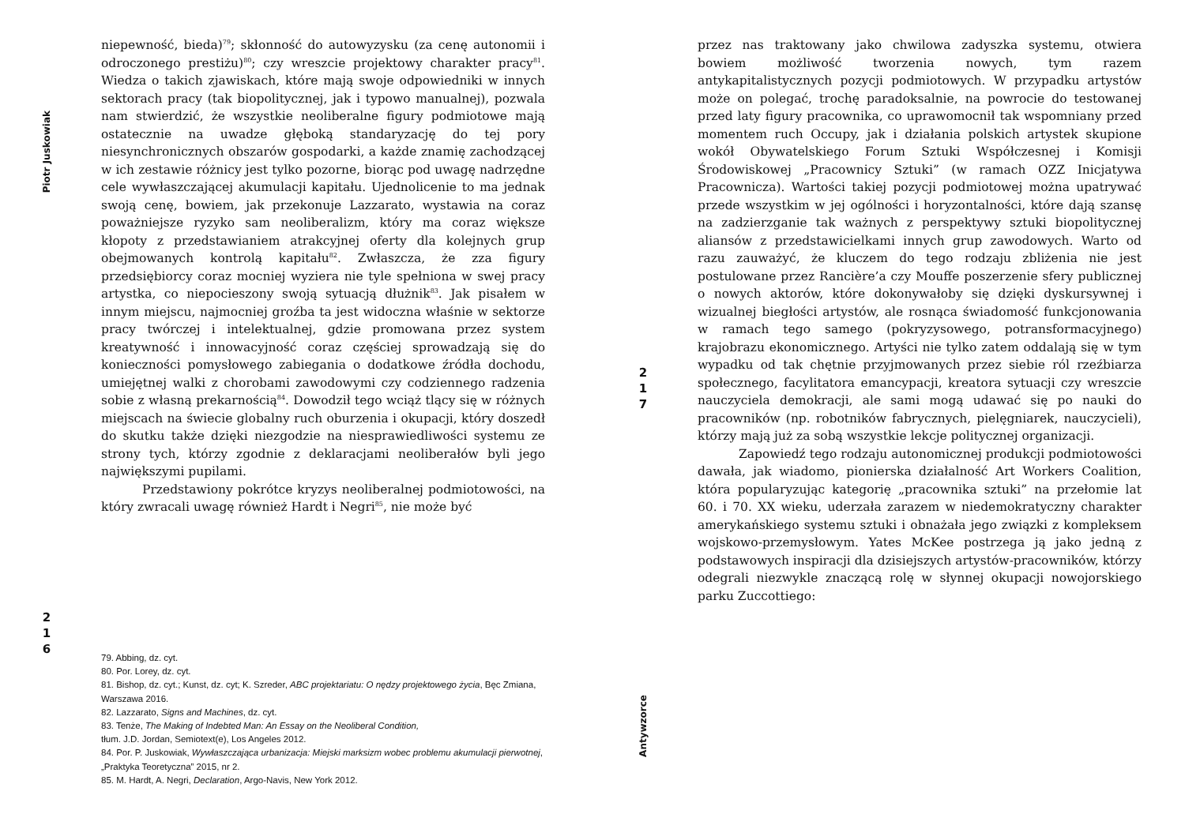Piotr Juskowiak
niepewność, bieda)<sup>79</sup>; skłonność do autowyzysku (za cenę autonomii i odroczonego prestiżu)<sup>80</sup>; czy wreszcie projektowy charakter pracy<sup>81</sup>. Wiedza o takich zjawiskach, które mają swoje odpowiedniki w innych sektorach pracy (tak biopolitycznej, jak i typowo manualnej), pozwala nam stwierdzić, że wszystkie neoliberalne figury podmiotowe mają ostatecznie na uwadze głęboką standaryzację do tej pory niesynchronicznych obszarów gospodarki, a każde znamię zachodzącej w ich zestawie różnicy jest tylko pozorne, biorąc pod uwagę nadrzędne cele wywłaszczającej akumulacji kapitału. Ujednolicenie to ma jednak swoją cenę, bowiem, jak przekonuje Lazzarato, wystawia na coraz poważniejsze ryzyko sam neoliberalizm, który ma coraz większe kłopoty z przedstawianiem atrakcyjnej oferty dla kolejnych grup obejmowanych kontrolą kapitału<sup>82</sup>. Zwłaszcza, że zza figury przedsiębiorcy coraz mocniej wyziera nie tyle spełniona w swej pracy artystka, co niepocieszony swoją sytuacją dłużnik<sup>83</sup>. Jak pisałem w innym miejscu, najmocniej groźba ta jest widoczna właśnie w sektorze pracy twórczej i intelektualnej, gdzie promowana przez system kreatywność i innowacyjność coraz częściej sprowadzają się do konieczności pomysłowego zabiegania o dodatkowe źródła dochodu, umiejętnej walki z chorobami zawodowymi czy codziennego radzenia sobie z własną prekarnością<sup>84</sup>. Dowodził tego wciąż tlący się w różnych miejscach na świecie globalny ruch oburzenia i okupacji, który doszedł do skutku także dzięki niezgodzie na niesprawiedliwości systemu ze strony tych, którzy zgodnie z deklaracjami neoliberałów byli jego największymi pupilami.
Przedstawiony pokrótce kryzys neoliberalnej podmiotowości, na który zwracali uwagę również Hardt i Negri<sup>85</sup>, nie może być
2
1
6
79. Abbing, dz. cyt.
80. Por. Lorey, dz. cyt.
81. Bishop, dz. cyt.; Kunst, dz. cyt; K. Szreder, ABC projektariatu: O nędzy projektowego życia, Bęc Zmiana, Warszawa 2016.
82. Lazzarato, Signs and Machines, dz. cyt.
83. Tenże, The Making of Indebted Man: An Essay on the Neoliberal Condition,
tłum. J.D. Jordan, Semiotext(e), Los Angeles 2012.
84. Por. P. Juskowiak, Wywłaszczająca urbanizacja: Miejski marksizm wobec problemu akumulacji pierwotnej, „Praktyka Teoretyczna” 2015, nr 2.
85. M. Hardt, A. Negri, Declaration, Argo-Navis, New York 2012.
2
1
7
przez nas traktowany jako chwilowa zadyszka systemu, otwiera bowiem możliwość tworzenia nowych, tym razem antykapitalistycznych pozycji podmiotowych. W przypadku artystów może on polegać, trochę paradoksalnie, na powrocie do testowanej przed laty figury pracownika, co uprawomocnił tak wspomniany przed momentem ruch Occupy, jak i działania polskich artystek skupione wokół Obywatelskiego Forum Sztuki Współczesnej i Komisji Środowiskowej „Pracownicy Sztuki” (w ramach OZZ Inicjatywa Pracownicza). Wartości takiej pozycji podmiotowej można upatrywać przede wszystkim w jej ogólności i horyzontalności, które dają szansę na zadzierzganie tak ważnych z perspektywy sztuki biopolitycznej aliansów z przedstawicielkami innych grup zawodowych. Warto od razu zauważyć, że kluczem do tego rodzaju zbliżenia nie jest postulowane przez Rancière’a czy Mouffe poszerzenie sfery publicznej o nowych aktorów, które dokonywałoby się dzięki dyskursywnej i wizualnej biegłości artystów, ale rosnąca świadomość funkcjonowania w ramach tego samego (pokryzysowego, potransformacyjnego) krajobrazu ekonomicznego. Artyści nie tylko zatem oddalają się w tym wypadku od tak chętnie przyjmowanych przez siebie ról rzeźbiarza społecznego, facylitatora emancypacji, kreatora sytuacji czy wreszcie nauczyciela demokracji, ale sami mogą udawać się po nauki do pracowników (np. robotników fabrycznych, pielęgniarek, nauczycieli), którzy mają już za sobą wszystkie lekcje politycznej organizacji.
Zapowiedź tego rodzaju autonomicznej produkcji podmiotowości dawała, jak wiadomo, pionierska działalność Art Workers Coalition, która popularyzując kategorię „pracownika sztuki” na przełomie lat 60. i 70. XX wieku, uderzała zarazem w niedemokratyczny charakter amerykańskiego systemu sztuki i obnażała jego związki z kompleksem wojskowo-przemysłowym. Yates McKee postrzega ją jako jedną z podstawowych inspiracji dla dzisiejszych artystów-pracowników, którzy odegrali niezwykle znaczącą rolę w słynnej okupacji nowojorskiego parku Zuccottiego:
Antywzorce